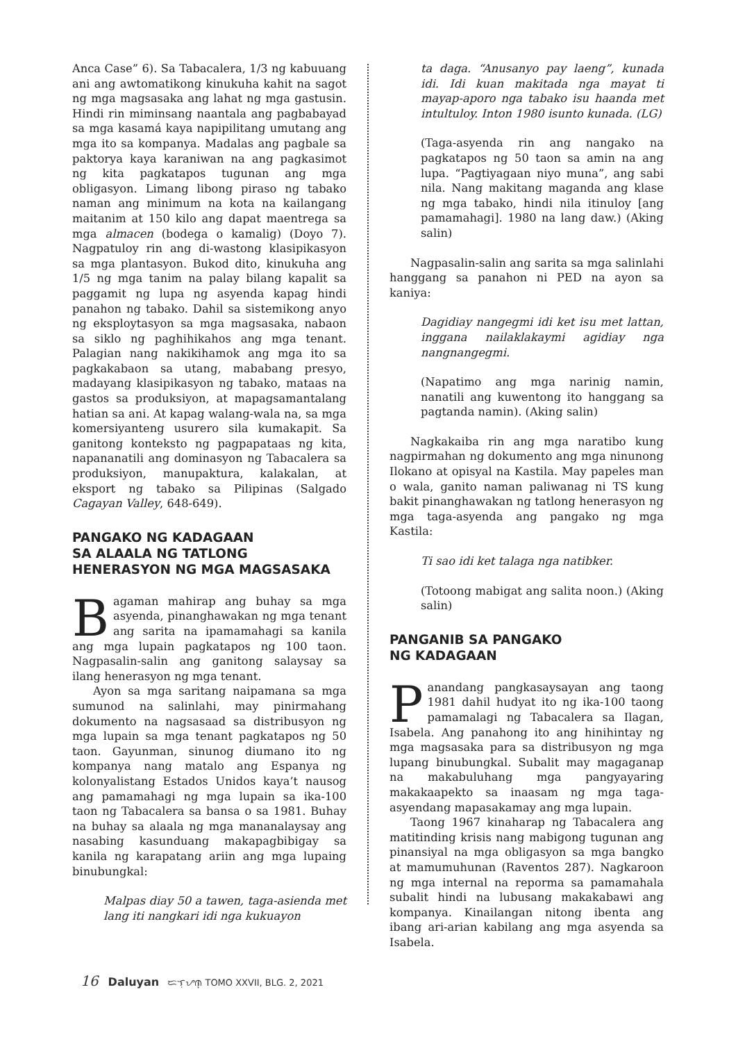Anca Case” 6). Sa Tabacalera, 1/3 ng kabuuang ani ang awtomatikong kinukuha kahit na sagot ng mga magsasaka ang lahat ng mga gastusin. Hindi rin miminsang naantala ang pagbabayad sa mga kasamá kaya napipilitang umutang ang mga ito sa kompanya. Madalas ang pagbale sa paktorya kaya karaniwan na ang pagkasimot ng kita pagkatapos tugunan ang mga obligasyon. Limang libong piraso ng tabako naman ang minimum na kota na kailangang maitanim at 150 kilo ang dapat maentrega sa mga almacen (bodega o kamalig) (Doyo 7). Nagpatuloy rin ang di-wastong klasipikasyon sa mga plantasyon. Bukod dito, kinukuha ang 1/5 ng mga tanim na palay bilang kapalit sa paggamit ng lupa ng asyenda kapag hindi panahon ng tabako. Dahil sa sistemikong anyo ng eksploytasyon sa mga magsasaka, nabaon sa siklo ng paghihikahos ang mga tenant. Palagian nang nakikihamok ang mga ito sa pagkakabaon sa utang, mababang presyo, madayang klasipikasyon ng tabako, mataas na gastos sa produksiyon, at mapagsamantalang hatian sa ani. At kapag walang-wala na, sa mga komersiyanteng usurero sila kumakapit. Sa ganitong konteksto ng pagpapataas ng kita, napananatili ang dominasyon ng Tabacalera sa produksiyon, manupaktura, kalakalan, at eksport ng tabako sa Pilipinas (Salgado Cagayan Valley, 648-649).
PANGAKO NG KADAGAAN
SA ALAALA NG TATLONG
HENERASYON NG MGA MAGSASAKA
Bagaman mahirap ang buhay sa mga asyenda, pinanghawakan ng mga tenant ang sarita na ipamamahagi sa kanila ang mga lupain pagkatapos ng 100 taon. Nagpasalin-salin ang ganitong salaysay sa ilang henerasyon ng mga tenant.
Ayon sa mga saritang naipamana sa mga sumunod na salinlahi, may pinirmahang dokumento na nagsasaad sa distribusyon ng mga lupain sa mga tenant pagkatapos ng 50 taon. Gayunman, sinunog diumano ito ng kompanya nang matalo ang Espanya ng kolonyalistang Estados Unidos kaya’t nausog ang pamamahagi ng mga lupain sa ika-100 taon ng Tabacalera sa bansa o sa 1981. Buhay na buhay sa alaala ng mga mananalaysay ang nasabing kasunduang makapagbibigay sa kanila ng karapatang ariin ang mga lupaing binubungkal:
Malpas diay 50 a tawen, taga-asienda met lang iti nangkari idi nga kukuayon
ta daga. “Anusanyo pay laeng”, kunada idi. Idi kuan makitada nga mayat ti mayap-aporo nga tabako isu haanda met intultuloy. Inton 1980 isunto kunada. (LG)
(Taga-asyenda rin ang nangako na pagkatapos ng 50 taon sa amin na ang lupa. “Pagtiyagaan niyo muna”, ang sabi nila. Nang makitang maganda ang klase ng mga tabako, hindi nila itinuloy [ang pamamahagi]. 1980 na lang daw.) (Aking salin)
Nagpasalin-salin ang sarita sa mga salinlahi hanggang sa panahon ni PED na ayon sa kaniya:
Dagidiay nangegmi idi ket isu met lattan, inggana nailaklakaymi agidiay nga nangnangegmi.
(Napatimo ang mga narinig namin, nanatili ang kuwentong ito hanggang sa pagtanda namin). (Aking salin)
Nagkakaiba rin ang mga naratibo kung nagpirmahan ng dokumento ang mga ninunong Ilokano at opisyal na Kastila. May papeles man o wala, ganito naman paliwanag ni TS kung bakit pinanghawakan ng tatlong henerasyon ng mga taga-asyenda ang pangako ng mga Kastila:
Ti sao idi ket talaga nga natibker.
(Totoong mabigat ang salita noon.) (Aking salin)
PANGANIB SA PANGAKO
NG KADAGAAN
Panandang pangkasaysayan ang taong 1981 dahil hudyat ito ng ika-100 taong pamamalagi ng Tabacalera sa Ilagan, Isabela. Ang panahong ito ang hinihintay ng mga magsasaka para sa distribusyon ng mga lupang binubungkal. Subalit may magaganap na makabuluhang mga pangyayaring makakaapekto sa inaasam ng mga taga-asyendang mapasakamay ang mga lupain.
Taong 1967 kinaharap ng Tabacalera ang matitinding krisis nang mabigong tugunan ang pinansiyal na mga obligasyon sa mga bangko at mamumuhunan (Raventos 287). Nagkaroon ng mga internal na reporma sa pamamahala subalit hindi na lubusang makakabawi ang kompanya. Kinailangan nitong ibenta ang ibang ari-arian kabilang ang mga asyenda sa Isabela.
16 Daluyan ᜇᜎᜓᜌᜈ᜔ TOMO XXVII, BLG. 2, 2021